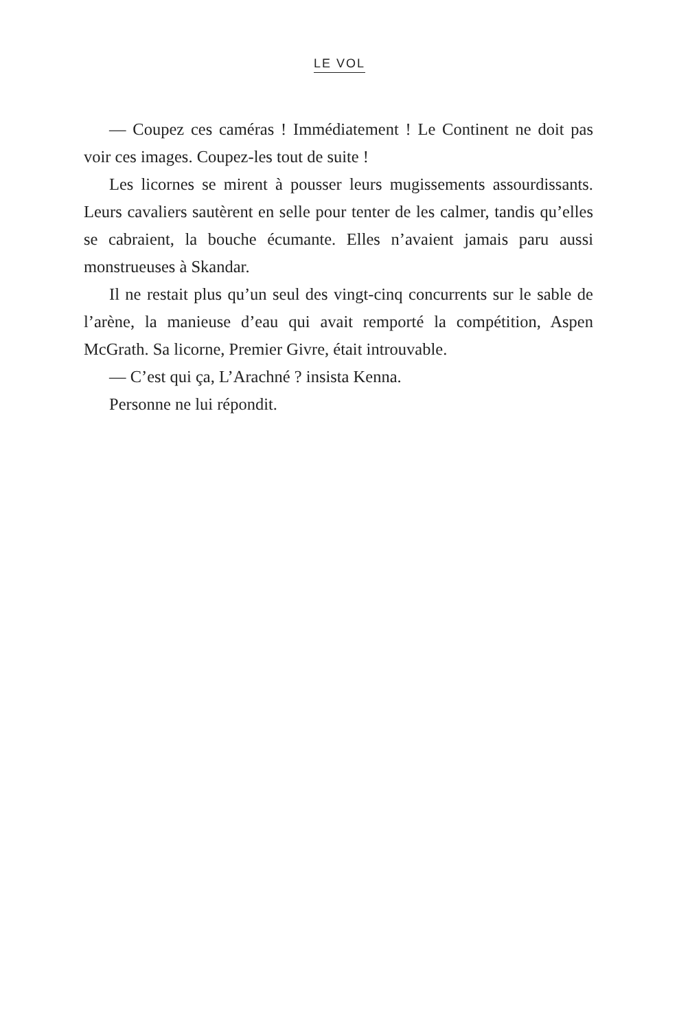LE VOL
— Coupez ces caméras ! Immédiatement ! Le Continent ne doit pas voir ces images. Coupez-les tout de suite !
Les licornes se mirent à pousser leurs mugissements assourdissants. Leurs cavaliers sautèrent en selle pour tenter de les calmer, tandis qu’elles se cabraient, la bouche écumante. Elles n’avaient jamais paru aussi monstrueuses à Skandar.
Il ne restait plus qu’un seul des vingt-cinq concurrents sur le sable de l’arène, la manieuse d’eau qui avait remporté la compétition, Aspen McGrath. Sa licorne, Premier Givre, était introuvable.
— C’est qui ça, L’Arachné ? insista Kenna.
Personne ne lui répondit.